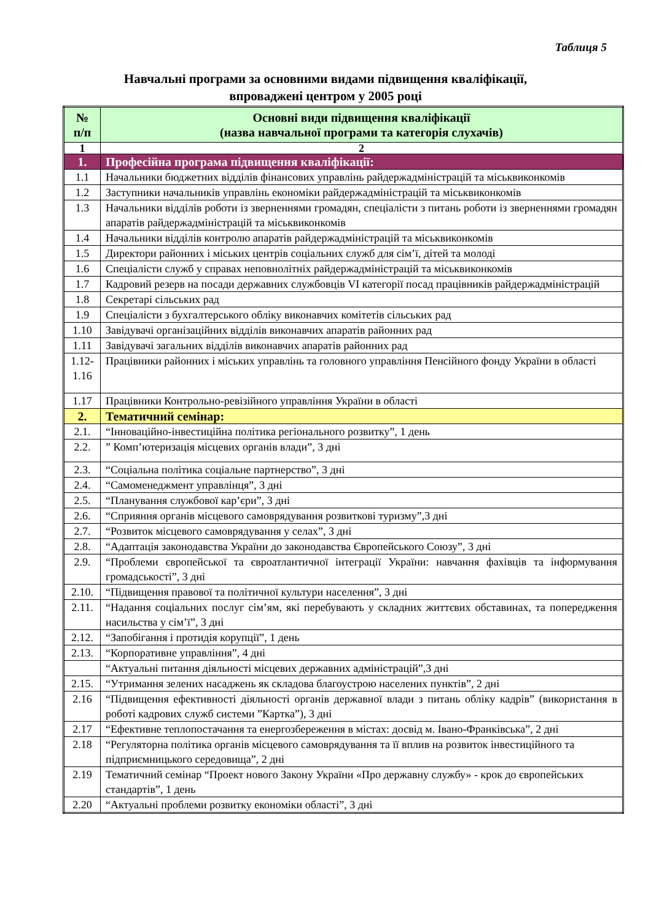Таблиця 5
Навчальні програми за основними видами підвищення кваліфікації,
впроваджені центром у 2005 році
| № п/п | Основні види підвищення кваліфікації (назва навчальної програми та категорія слухачів) |
| --- | --- |
| 1 | 2 |
| 1. | Професійна програма підвищення кваліфікації: |
| 1.1 | Начальники бюджетних відділів фінансових управлінь райдержадміністрацій та міськвиконкомів |
| 1.2 | Заступники начальників управлінь економіки райдержадміністрацій та міськвиконкомів |
| 1.3 | Начальники відділів роботи із зверненнями громадян, спеціалісти з питань роботи із зверненнями громадян апаратів райдержадміністрацій та міськвиконкомів |
| 1.4 | Начальники відділів контролю апаратів райдержадміністрацій та міськвиконкомів |
| 1.5 | Директори районних і міських центрів соціальних служб для сім’ї, дітей та молоді |
| 1.6 | Спеціалісти служб у справах неповнолітніх райдержадміністрацій та міськвиконкомів |
| 1.7 | Кадровий резерв на посади державних службовців VI категорії посад працівників райдержадміністрацій |
| 1.8 | Секретарі сільських рад |
| 1.9 | Спеціалісти з бухгалтерського обліку виконавчих комітетів сільських рад |
| 1.10 | Завідувачі організаційних відділів виконавчих апаратів районних рад |
| 1.11 | Завідувачі загальних відділів виконавчих апаратів районних рад |
| 1.12- 1.16 | Працівники районних і міських управлінь та головного управління Пенсійного фонду України в області |
| 1.17 | Працівники Контрольно-ревізійного управління України в області |
| 2. | Тематичний семінар: |
| 2.1. | “Інноваційно-інвестиційна політика регіонального розвитку”, 1 день |
| 2.2. | ” Комп’ютеризація місцевих органів влади”, 3 дні |
| 2.3. | “Соціальна політика соціальне партнерство”, 3 дні |
| 2.4. | “Самоменеджмент управлінця”, 3 дні |
| 2.5. | “Планування службової кар’єри”, 3 дні |
| 2.6. | “Сприяння органів місцевого самоврядування розвиткові туризму”,3 дні |
| 2.7. | “Розвиток місцевого самоврядування у селах”, 3 дні |
| 2.8. | “Адаптація законодавства України до законодавства Європейського Союзу”, 3 дні |
| 2.9. | “Проблеми європейської та євроатлантичної інтеграції України: навчання фахівців та інформування громадськості”, 3 дні |
| 2.10. | “Підвищення правової та політичної культури населення”, 3 дні |
| 2.11. | “Надання соціальних послуг сім’ям, які перебувають у складних життєвих обставинах, та попередження насильства у сім’ї”, 3 дні |
| 2.12. | “Запобігання і протидія корупції”, 1 день |
| 2.13. | “Корпоративне управління”, 4 дні |
| | “Актуальні питання діяльності місцевих державних адміністрацій”,3 дні |
| 2.15. | “Утримання зелених насаджень як складова благоустрою населених пунктів”, 2 дні |
| 2.16 | “Підвищення ефективності діяльності органів державної влади з питань обліку кадрів” (використання в роботі кадрових служб системи ”Картка”), 3 дні |
| 2.17 | “Ефективне теплопостачання та енергозбереження в містах: досвід м. Івано-Франківська”, 2 дні |
| 2.18 | “Регуляторна політика органів місцевого самоврядування та її вплив на розвиток інвестиційного та підприємницького середовища”, 2 дні |
| 2.19 | Тематичний семінар “Проект нового Закону України «Про державну службу» - крок до європейських стандартів”, 1 день |
| 2.20 | “Актуальні проблеми розвитку економіки області”, 3 дні |